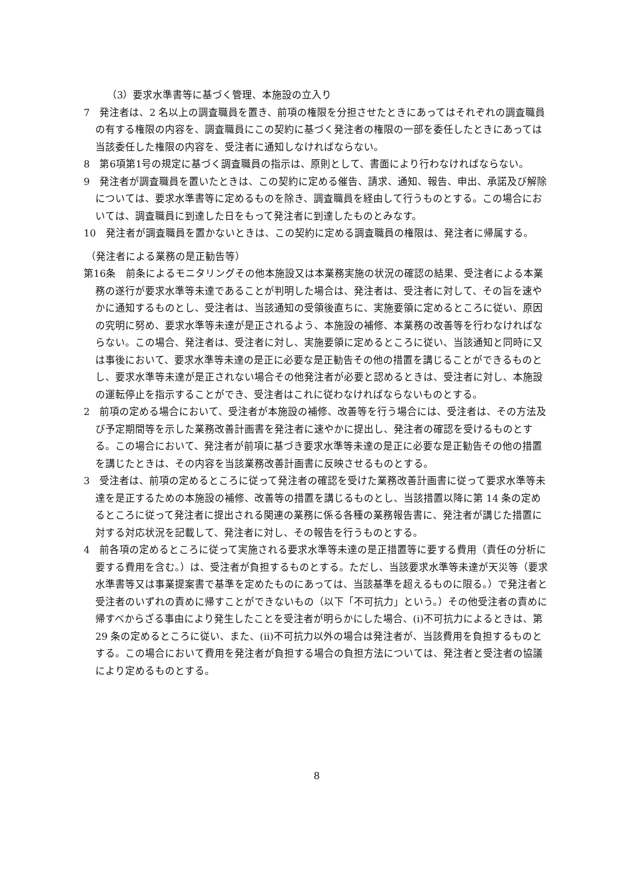（3）要求水準書等に基づく管理、本施設の立入り
7　発注者は、2 名以上の調査職員を置き、前項の権限を分担させたときにあってはそれぞれの調査職員の有する権限の内容を、調査職員にこの契約に基づく発注者の権限の一部を委任したときにあっては当該委任した権限の内容を、受注者に通知しなければならない。
8　第6項第1号の規定に基づく調査職員の指示は、原則として、書面により行わなければならない。
9　発注者が調査職員を置いたときは、この契約に定める催告、請求、通知、報告、申出、承諾及び解除については、要求水準書等に定めるものを除き、調査職員を経由して行うものとする。この場合においては、調査職員に到達した日をもって発注者に到達したものとみなす。
10　発注者が調査職員を置かないときは、この契約に定める調査職員の権限は、発注者に帰属する。
（発注者による業務の是正勧告等）
第16条　前条によるモニタリングその他本施設又は本業務実施の状況の確認の結果、受注者による本業務の遂行が要求水準等未達であることが判明した場合は、発注者は、受注者に対して、その旨を速やかに通知するものとし、受注者は、当該通知の受領後直ちに、実施要領に定めるところに従い、原因の究明に努め、要求水準等未達が是正されるよう、本施設の補修、本業務の改善等を行わなければならない。この場合、発注者は、受注者に対し、実施要領に定めるところに従い、当該通知と同時に又は事後において、要求水準等未達の是正に必要な是正勧告その他の措置を講じることができるものとし、要求水準等未達が是正されない場合その他発注者が必要と認めるときは、受注者に対し、本施設の運転停止を指示することができ、受注者はこれに従わなければならないものとする。
2　前項の定める場合において、受注者が本施設の補修、改善等を行う場合には、受注者は、その方法及び予定期間等を示した業務改善計画書を発注者に速やかに提出し、発注者の確認を受けるものとする。この場合において、発注者が前項に基づき要求水準等未達の是正に必要な是正勧告その他の措置を講じたときは、その内容を当該業務改善計画書に反映させるものとする。
3　受注者は、前項の定めるところに従って発注者の確認を受けた業務改善計画書に従って要求水準等未達を是正するための本施設の補修、改善等の措置を講じるものとし、当該措置以降に第 14 条の定めるところに従って発注者に提出される関連の業務に係る各種の業務報告書に、発注者が講じた措置に対する対応状況を記載して、発注者に対し、その報告を行うものとする。
4　前各項の定めるところに従って実施される要求水準等未達の是正措置等に要する費用（責任の分析に要する費用を含む。）は、受注者が負担するものとする。ただし、当該要求水準等未達が天災等（要求水準書等又は事業提案書で基準を定めたものにあっては、当該基準を超えるものに限る。）で発注者と受注者のいずれの責めに帰すことができないもの（以下「不可抗力」という。）その他受注者の責めに帰すべからざる事由により発生したことを受注者が明らかにした場合、(i)不可抗力によるときは、第 29 条の定めるところに従い、また、(ii)不可抗力以外の場合は発注者が、当該費用を負担するものとする。この場合において費用を発注者が負担する場合の負担方法については、発注者と受注者の協議により定めるものとする。
8